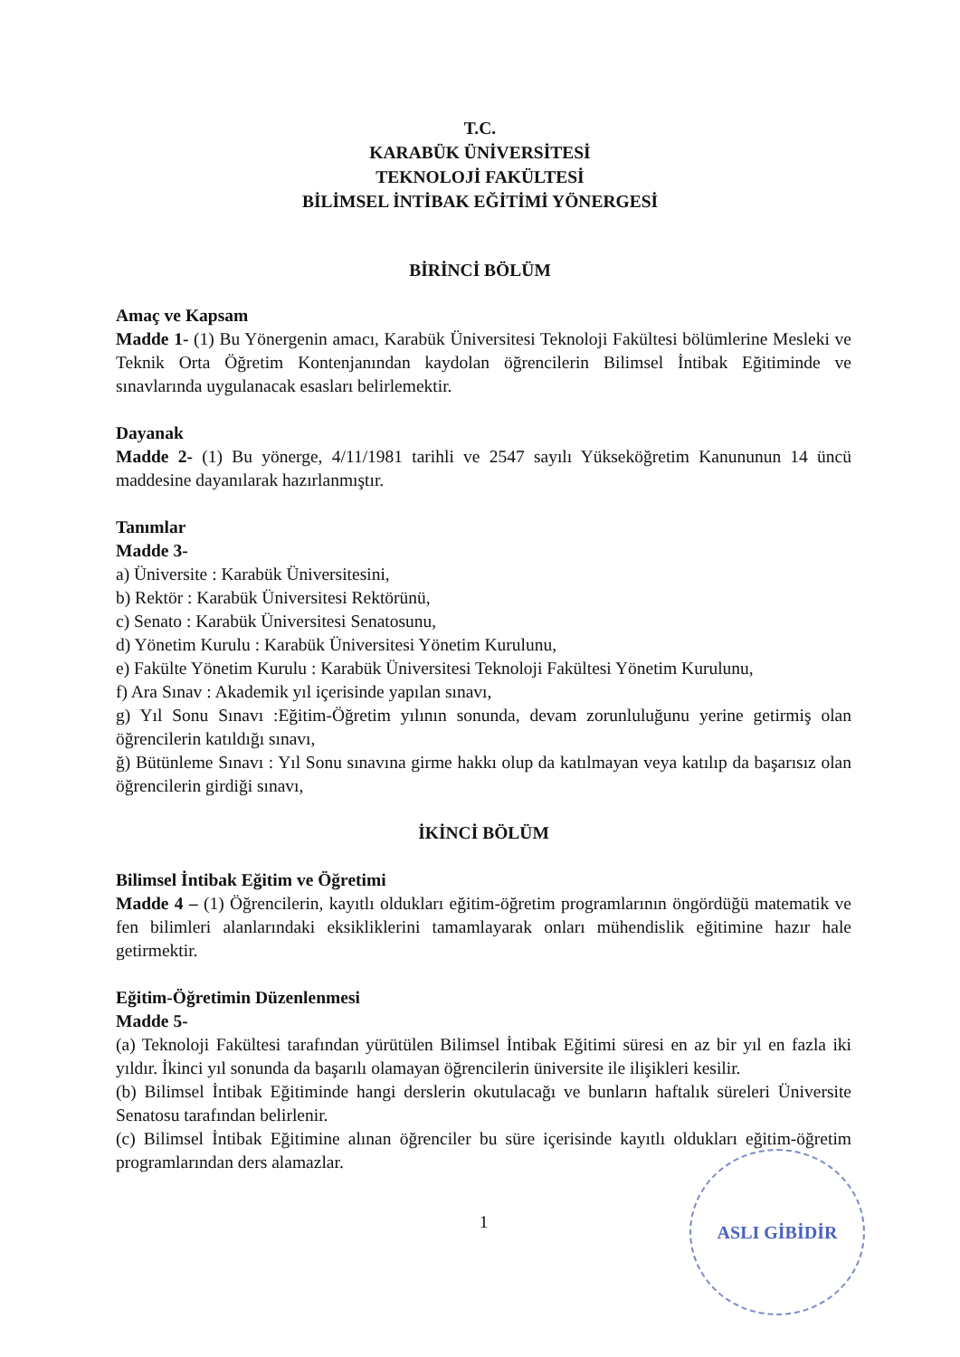T.C.
KARABÜK ÜNİVERSİTESİ
TEKNOLOJİ FAKÜLTESİ
BİLİMSEL İNTİBAK EĞİTİMİ YÖNERGESİ
BİRİNCİ BÖLÜM
Amaç ve Kapsam
Madde 1- (1) Bu Yönergenin amacı, Karabük Üniversitesi Teknoloji Fakültesi bölümlerine Mesleki ve Teknik Orta Öğretim Kontenjanından kaydolan öğrencilerin Bilimsel İntibak Eğitiminde ve sınavlarında uygulanacak esasları belirlemektir.
Dayanak
Madde 2- (1) Bu yönerge, 4/11/1981 tarihli ve 2547 sayılı Yükseköğretim Kanununun 14 üncü maddesine dayanılarak hazırlanmıştır.
Tanımlar
Madde 3-
a) Üniversite : Karabük Üniversitesini,
b) Rektör : Karabük Üniversitesi Rektörünü,
c) Senato : Karabük Üniversitesi Senatosunu,
d) Yönetim Kurulu : Karabük Üniversitesi Yönetim Kurulunu,
e) Fakülte Yönetim Kurulu : Karabük Üniversitesi Teknoloji Fakültesi Yönetim Kurulunu,
f) Ara Sınav : Akademik yıl içerisinde yapılan sınavı,
g) Yıl Sonu Sınavı :Eğitim-Öğretim yılının sonunda, devam zorunluluğunu yerine getirmiş olan öğrencilerin katıldığı sınavı,
ğ) Bütünleme Sınavı : Yıl Sonu sınavına girme hakkı olup da katılmayan veya katılıp da başarısız olan öğrencilerin girdiği sınavı,
İKİNCİ BÖLÜM
Bilimsel İntibak Eğitim ve Öğretimi
Madde 4 – (1) Öğrencilerin, kayıtlı oldukları eğitim-öğretim programlarının öngördüğü matematik ve fen bilimleri alanlarındaki eksikliklerini tamamlayarak onları mühendislik eğitimine hazır hale getirmektir.
Eğitim-Öğretimin Düzenlenmesi
Madde 5-
(a) Teknoloji Fakültesi tarafından yürütülen Bilimsel İntibak Eğitimi süresi en az bir yıl en fazla iki yıldır. İkinci yıl sonunda da başarılı olamayan öğrencilerin üniversite ile ilişikleri kesilir.
(b) Bilimsel İntibak Eğitiminde hangi derslerin okutulacağı ve bunların haftalık süreleri Üniversite Senatosu tarafından belirlenir.
(c) Bilimsel İntibak Eğitimine alınan öğrenciler bu süre içerisinde kayıtlı oldukları eğitim-öğretim programlarından ders alamazlar.
1
ASLI GİBİDİR